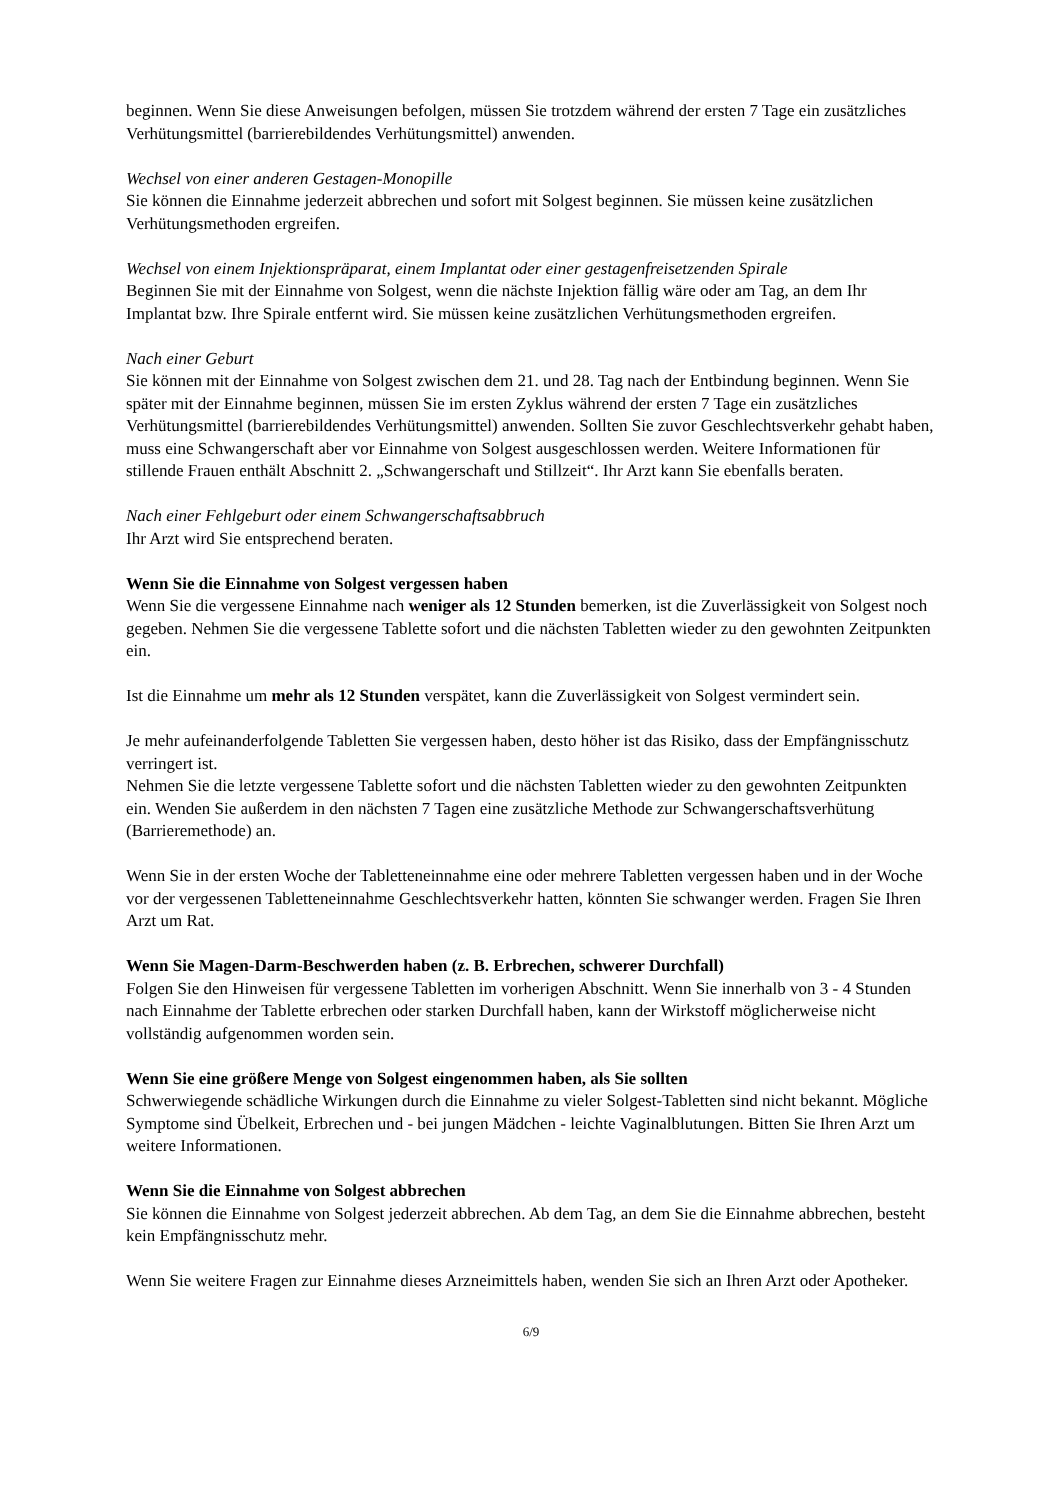beginnen. Wenn Sie diese Anweisungen befolgen, müssen Sie trotzdem während der ersten 7 Tage ein zusätzliches Verhütungsmittel (barrierebildendes Verhütungsmittel) anwenden.
Wechsel von einer anderen Gestagen-Monopille
Sie können die Einnahme jederzeit abbrechen und sofort mit Solgest beginnen. Sie müssen keine zusätzlichen Verhütungsmethoden ergreifen.
Wechsel von einem Injektionspräparat, einem Implantat oder einer gestagenfreisetzenden Spirale
Beginnen Sie mit der Einnahme von Solgest, wenn die nächste Injektion fällig wäre oder am Tag, an dem Ihr Implantat bzw. Ihre Spirale entfernt wird. Sie müssen keine zusätzlichen Verhütungsmethoden ergreifen.
Nach einer Geburt
Sie können mit der Einnahme von Solgest zwischen dem 21. und 28. Tag nach der Entbindung beginnen. Wenn Sie später mit der Einnahme beginnen, müssen Sie im ersten Zyklus während der ersten 7 Tage ein zusätzliches Verhütungsmittel (barrierebildendes Verhütungsmittel) anwenden. Sollten Sie zuvor Geschlechtsverkehr gehabt haben, muss eine Schwangerschaft aber vor Einnahme von Solgest ausgeschlossen werden. Weitere Informationen für stillende Frauen enthält Abschnitt 2. „Schwangerschaft und Stillzeit“. Ihr Arzt kann Sie ebenfalls beraten.
Nach einer Fehlgeburt oder einem Schwangerschaftsabbruch
Ihr Arzt wird Sie entsprechend beraten.
Wenn Sie die Einnahme von Solgest vergessen haben
Wenn Sie die vergessene Einnahme nach weniger als 12 Stunden bemerken, ist die Zuverlässigkeit von Solgest noch gegeben. Nehmen Sie die vergessene Tablette sofort und die nächsten Tabletten wieder zu den gewohnten Zeitpunkten ein.
Ist die Einnahme um mehr als 12 Stunden verspätet, kann die Zuverlässigkeit von Solgest vermindert sein.
Je mehr aufeinanderfolgende Tabletten Sie vergessen haben, desto höher ist das Risiko, dass der Empfängnisschutz verringert ist.
Nehmen Sie die letzte vergessene Tablette sofort und die nächsten Tabletten wieder zu den gewohnten Zeitpunkten ein. Wenden Sie außerdem in den nächsten 7 Tagen eine zusätzliche Methode zur Schwangerschaftsverhütung (Barrieremethode) an.
Wenn Sie in der ersten Woche der Tabletteneinnahme eine oder mehrere Tabletten vergessen haben und in der Woche vor der vergessenen Tabletteneinnahme Geschlechtsverkehr hatten, könnten Sie schwanger werden. Fragen Sie Ihren Arzt um Rat.
Wenn Sie Magen-Darm-Beschwerden haben (z. B. Erbrechen, schwerer Durchfall)
Folgen Sie den Hinweisen für vergessene Tabletten im vorherigen Abschnitt. Wenn Sie innerhalb von 3 - 4 Stunden nach Einnahme der Tablette erbrechen oder starken Durchfall haben, kann der Wirkstoff möglicherweise nicht vollständig aufgenommen worden sein.
Wenn Sie eine größere Menge von Solgest eingenommen haben, als Sie sollten
Schwerwiegende schädliche Wirkungen durch die Einnahme zu vieler Solgest-Tabletten sind nicht bekannt. Mögliche Symptome sind Übelkeit, Erbrechen und - bei jungen Mädchen - leichte Vaginalblutungen. Bitten Sie Ihren Arzt um weitere Informationen.
Wenn Sie die Einnahme von Solgest abbrechen
Sie können die Einnahme von Solgest jederzeit abbrechen. Ab dem Tag, an dem Sie die Einnahme abbrechen, besteht kein Empfängnisschutz mehr.
Wenn Sie weitere Fragen zur Einnahme dieses Arzneimittels haben, wenden Sie sich an Ihren Arzt oder Apotheker.
6/9